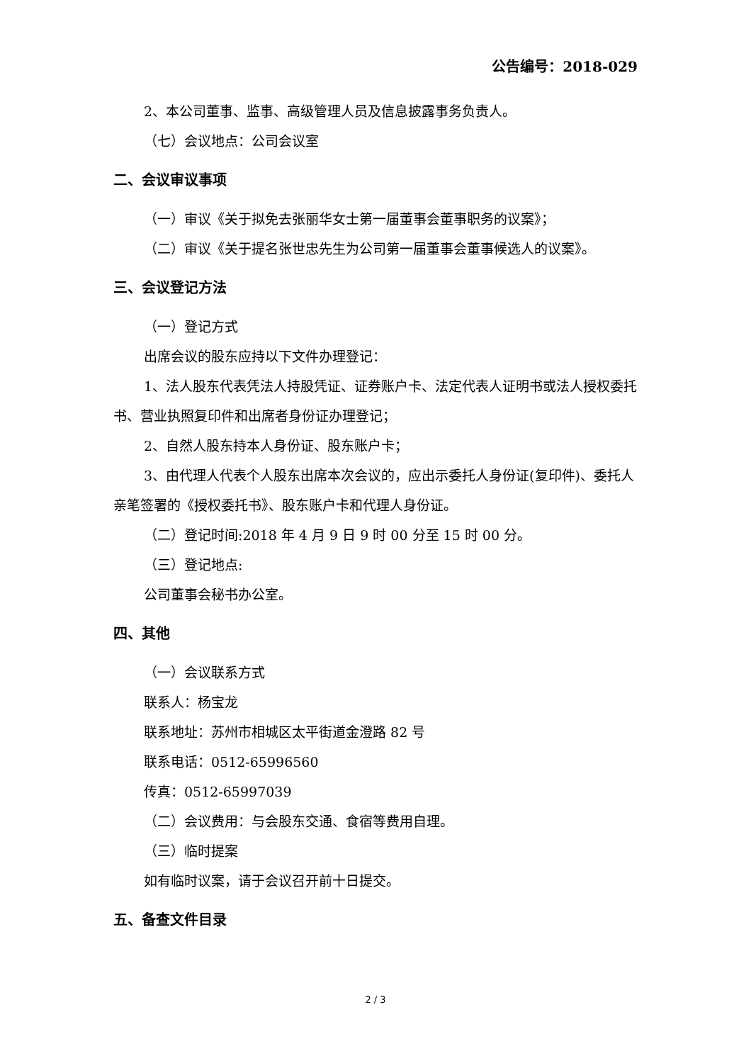公告编号：2018-029
2、本公司董事、监事、高级管理人员及信息披露事务负责人。
（七）会议地点：公司会议室
二、会议审议事项
（一）审议《关于拟免去张丽华女士第一届董事会董事职务的议案》；
（二）审议《关于提名张世忠先生为公司第一届董事会董事候选人的议案》。
三、会议登记方法
（一）登记方式
出席会议的股东应持以下文件办理登记：
1、法人股东代表凭法人持股凭证、证券账户卡、法定代表人证明书或法人授权委托书、营业执照复印件和出席者身份证办理登记；
2、自然人股东持本人身份证、股东账户卡；
3、由代理人代表个人股东出席本次会议的，应出示委托人身份证(复印件)、委托人亲笔签署的《授权委托书》、股东账户卡和代理人身份证。
（二）登记时间:2018 年 4 月 9 日 9 时 00 分至 15 时 00 分。
（三）登记地点:
公司董事会秘书办公室。
四、其他
（一）会议联系方式
联系人：杨宝龙
联系地址：苏州市相城区太平街道金澄路 82 号
联系电话：0512-65996560
传真：0512-65997039
（二）会议费用：与会股东交通、食宿等费用自理。
（三）临时提案
如有临时议案，请于会议召开前十日提交。
五、备查文件目录
2 / 3